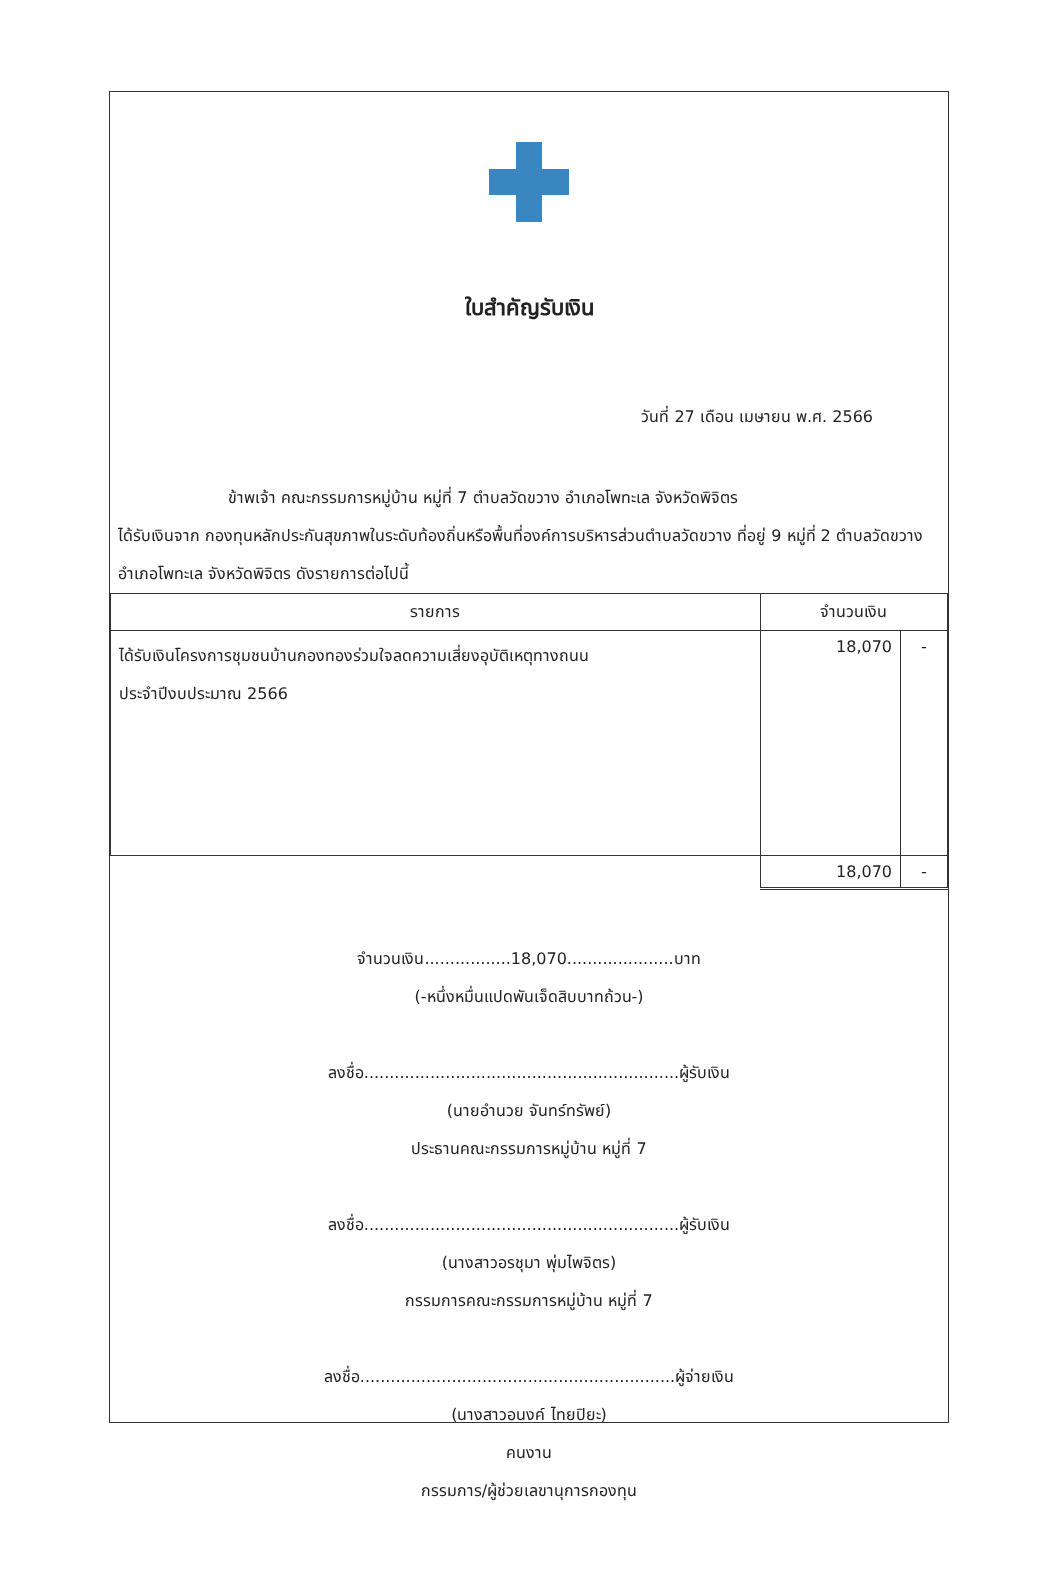ใบสำคัญรับเงิน
วันที่ 27 เดือน เมษายน พ.ศ. 2566
ข้าพเจ้า คณะกรรมการหมู่บ้าน หมู่ที่ 7 ตำบลวัดขวาง อำเภอโพทะเล จังหวัดพิจิตร
ได้รับเงินจาก กองทุนหลักประกันสุขภาพในระดับท้องถิ่นหรือพื้นที่องค์การบริหารส่วนตำบลวัดขวาง ที่อยู่ 9 หมู่ที่ 2 ตำบลวัดขวาง อำเภอโพทะเล จังหวัดพิจิตร ดังรายการต่อไปนี้
| รายการ | จำนวนเงิน | |
| --- | --- | --- |
| ได้รับเงินโครงการชุมชนบ้านกองทองร่วมใจลดความเสี่ยงอุบัติเหตุทางถนน ประจำปีงบประมาณ 2566 | 18,070 | - |
| | 18,070 | - |
จำนวนเงิน.................18,070.....................บาท
(-หนึ่งหมื่นแปดพันเจ็ดสิบบาทถ้วน-)
ลงชื่อ..............................................................ผู้รับเงิน
(นายอำนวย จันทร์ทรัพย์)
ประธานคณะกรรมการหมู่บ้าน หมู่ที่ 7
ลงชื่อ..............................................................ผู้รับเงิน
(นางสาวอรชุมา พุ่มไพจิตร)
กรรมการคณะกรรมการหมู่บ้าน หมู่ที่ 7
ลงชื่อ..............................................................ผู้จ่ายเงิน
(นางสาวอนงค์ ไทยปิยะ)
คนงาน
กรรมการ/ผู้ช่วยเลขานุการกองทุน